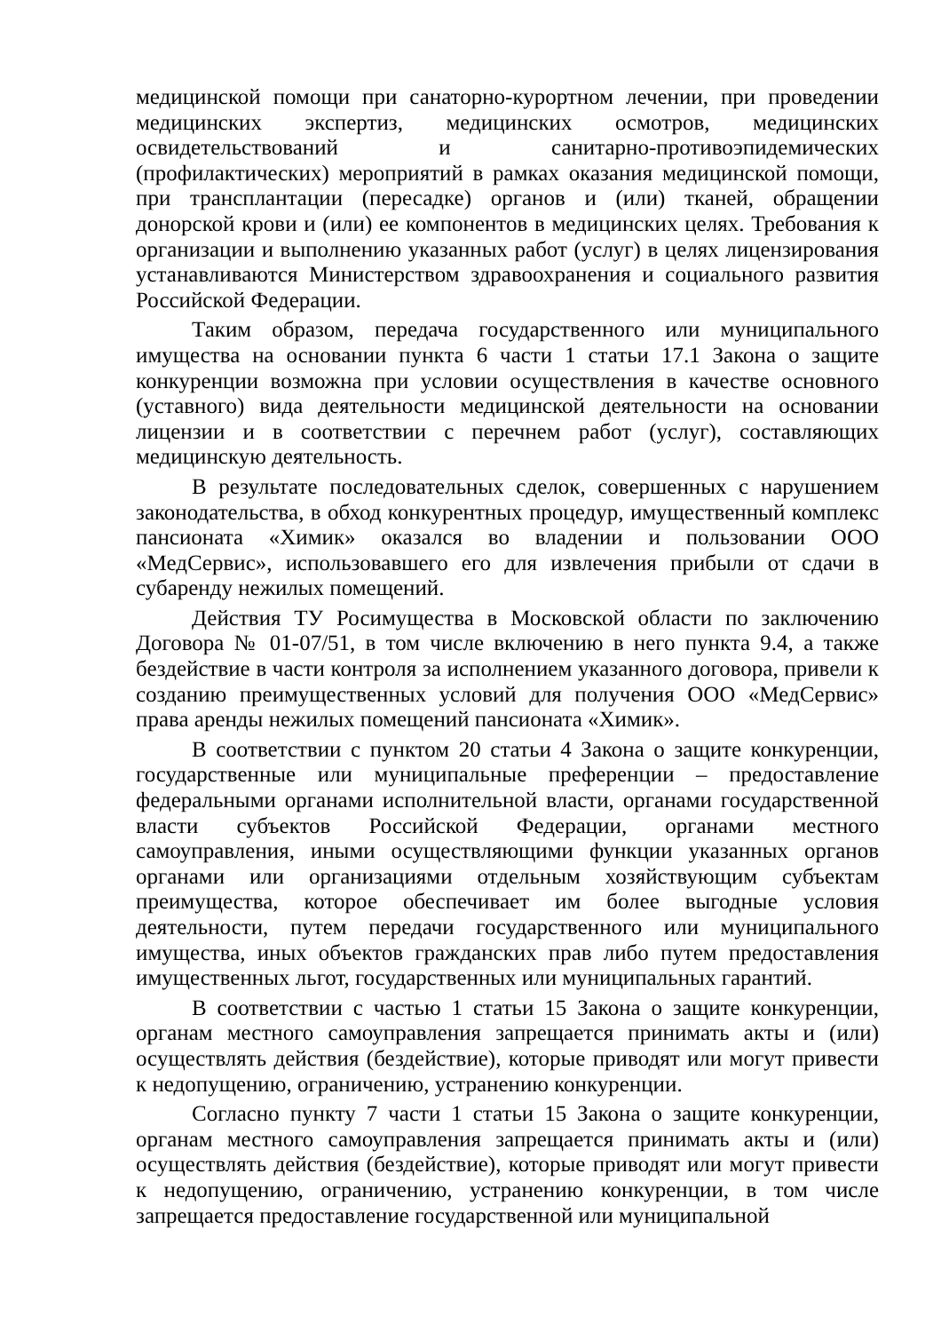медицинской помощи при санаторно-курортном лечении, при проведении медицинских экспертиз, медицинских осмотров, медицинских освидетельствований и санитарно-противоэпидемических (профилактических) мероприятий в рамках оказания медицинской помощи, при трансплантации (пересадке) органов и (или) тканей, обращении донорской крови и (или) ее компонентов в медицинских целях. Требования к организации и выполнению указанных работ (услуг) в целях лицензирования устанавливаются Министерством здравоохранения и социального развития Российской Федерации.
Таким образом, передача государственного или муниципального имущества на основании пункта 6 части 1 статьи 17.1 Закона о защите конкуренции возможна при условии осуществления в качестве основного (уставного) вида деятельности медицинской деятельности на основании лицензии и в соответствии с перечнем работ (услуг), составляющих медицинскую деятельность.
В результате последовательных сделок, совершенных с нарушением законодательства, в обход конкурентных процедур, имущественный комплекс пансионата «Химик» оказался во владении и пользовании ООО «МедСервис», использовавшего его для извлечения прибыли от сдачи в субаренду нежилых помещений.
Действия ТУ Росимущества в Московской области по заключению Договора № 01-07/51, в том числе включению в него пункта 9.4, а также бездействие в части контроля за исполнением указанного договора, привели к созданию преимущественных условий для получения ООО «МедСервис» права аренды нежилых помещений пансионата «Химик».
В соответствии с пунктом 20 статьи 4 Закона о защите конкуренции, государственные или муниципальные преференции – предоставление федеральными органами исполнительной власти, органами государственной власти субъектов Российской Федерации, органами местного самоуправления, иными осуществляющими функции указанных органов органами или организациями отдельным хозяйствующим субъектам преимущества, которое обеспечивает им более выгодные условия деятельности, путем передачи государственного или муниципального имущества, иных объектов гражданских прав либо путем предоставления имущественных льгот, государственных или муниципальных гарантий.
В соответствии с частью 1 статьи 15 Закона о защите конкуренции, органам местного самоуправления запрещается принимать акты и (или) осуществлять действия (бездействие), которые приводят или могут привести к недопущению, ограничению, устранению конкуренции.
Согласно пункту 7 части 1 статьи 15 Закона о защите конкуренции, органам местного самоуправления запрещается принимать акты и (или) осуществлять действия (бездействие), которые приводят или могут привести к недопущению, ограничению, устранению конкуренции, в том числе запрещается предоставление государственной или муниципальной